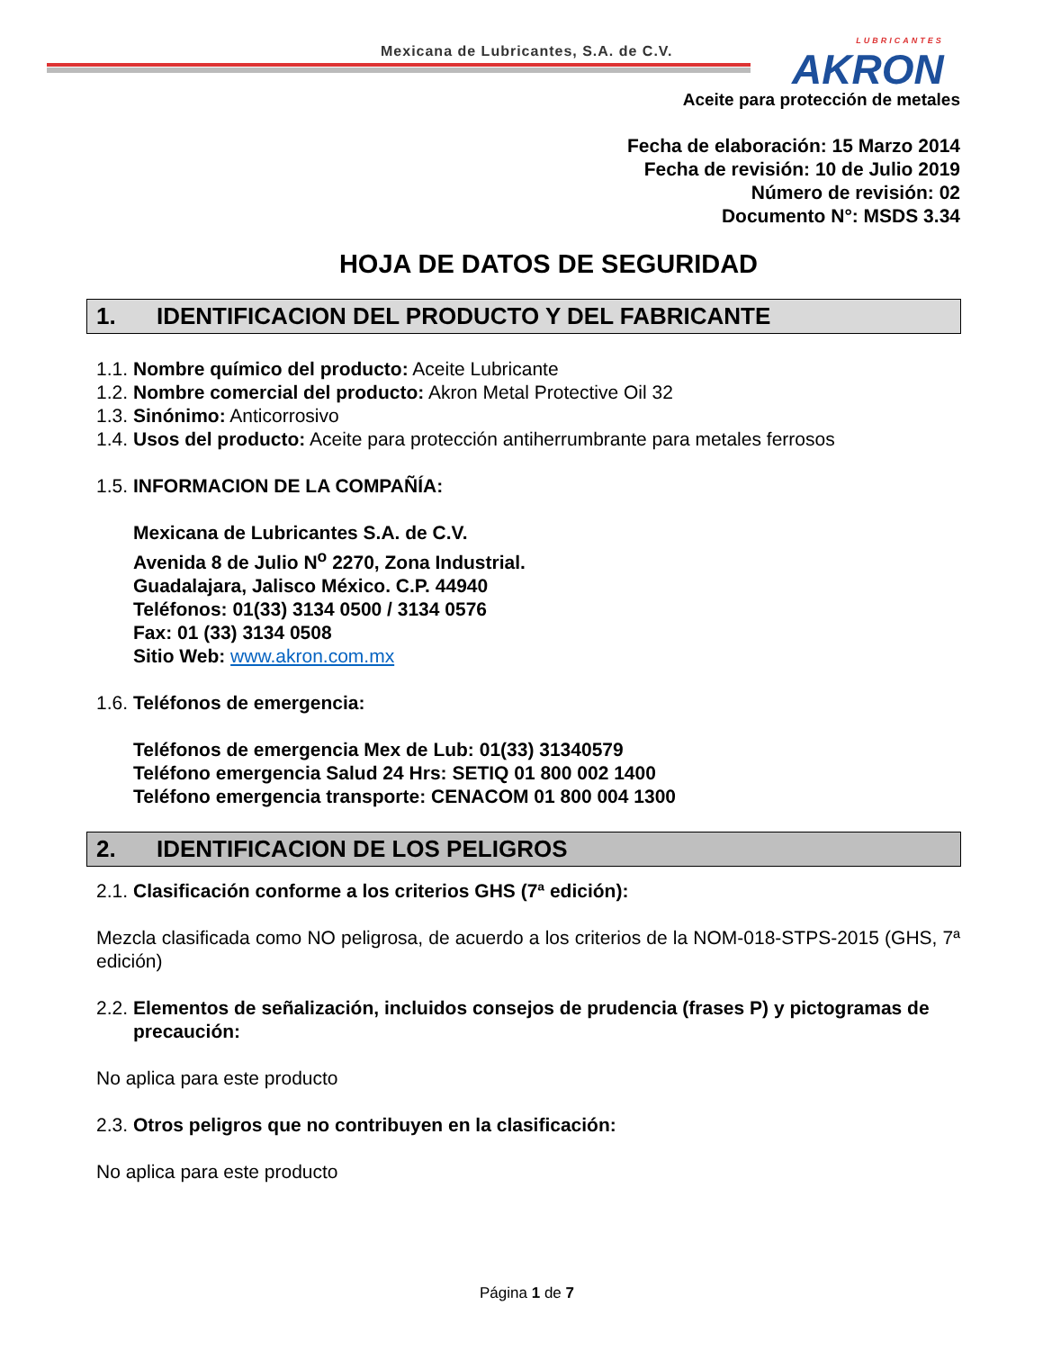Mexicana de Lubricantes, S.A. de C.V.
LUBRICANTES
AKRON
Aceite para protección de metales
Fecha de elaboración: 15 Marzo 2014
Fecha de revisión: 10 de Julio 2019
Número de revisión: 02
Documento N°: MSDS 3.34
HOJA DE DATOS DE SEGURIDAD
1. IDENTIFICACION DEL PRODUCTO Y DEL FABRICANTE
1.1. Nombre químico del producto: Aceite Lubricante
1.2. Nombre comercial del producto: Akron Metal Protective Oil 32
1.3. Sinónimo: Anticorrosivo
1.4. Usos del producto: Aceite para protección antiherrumbrante para metales ferrosos
1.5. INFORMACION DE LA COMPAÑÍA:
Mexicana de Lubricantes S.A. de C.V.
Avenida 8 de Julio N<sup>o</sup> 2270, Zona Industrial.
Guadalajara, Jalisco México. C.P. 44940
Teléfonos: 01(33) 3134 0500 / 3134 0576
Fax: 01 (33) 3134 0508
Sitio Web: www.akron.com.mx
1.6. Teléfonos de emergencia:
Teléfonos de emergencia Mex de Lub: 01(33) 31340579
Teléfono emergencia Salud 24 Hrs: SETIQ 01 800 002 1400
Teléfono emergencia transporte: CENACOM 01 800 004 1300
2. IDENTIFICACION DE LOS PELIGROS
2.1. Clasificación conforme a los criterios GHS (7ª edición):
Mezcla clasificada como NO peligrosa, de acuerdo a los criterios de la NOM-018-STPS-2015 (GHS, 7ª edición)
2.2. Elementos de señalización, incluidos consejos de prudencia (frases P) y pictogramas de precaución:
No aplica para este producto
2.3. Otros peligros que no contribuyen en la clasificación:
No aplica para este producto
Página 1 de 7